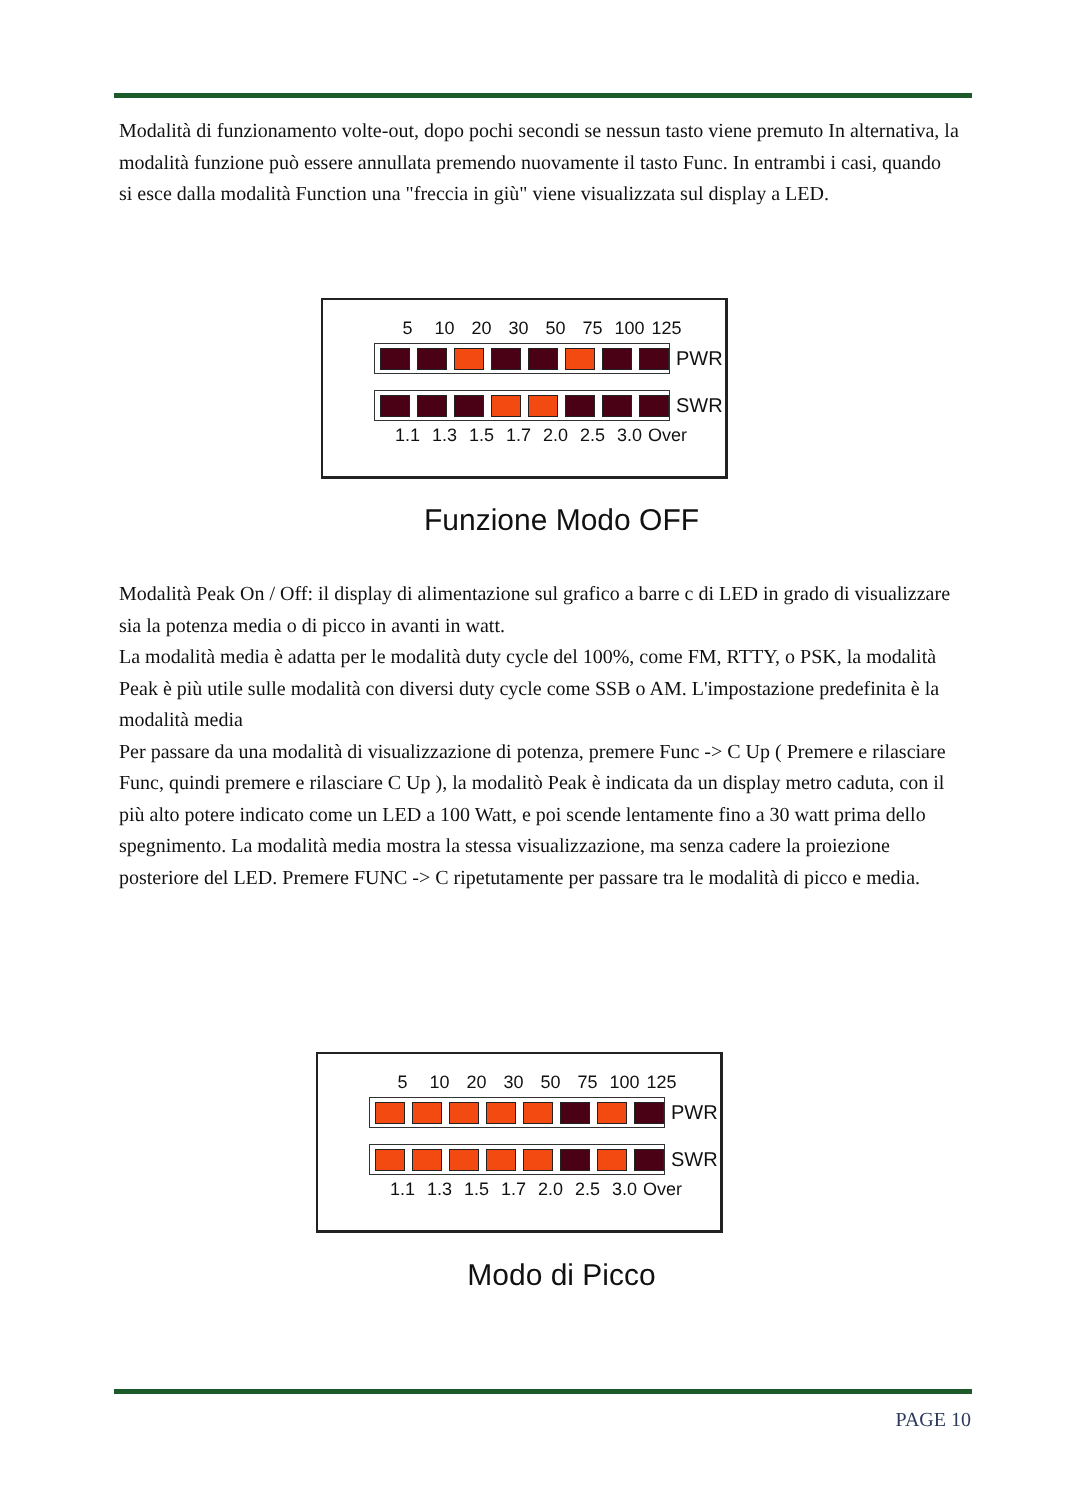Modalità di funzionamento volte-out, dopo pochi secondi se nessun tasto viene premuto In alternativa, la modalità funzione può essere annullata premendo nuovamente il tasto Func. In entrambi i casi, quando si esce dalla modalità Function una "freccia in giù" viene visualizzata sul display a LED.
5 10 20 30 50 75 100 125
PWR
SWR
1.1 1.3 1.5 1.7 2.0 2.5 3.0 Over
Funzione Modo OFF
Modalità Peak On / Off: il display di alimentazione sul grafico a barre c di LED in grado di visualizzare sia la potenza media o di picco in avanti in watt.
La modalità media è adatta per le modalità duty cycle del 100%, come FM, RTTY, o PSK, la modalità Peak è più utile sulle modalità con diversi duty cycle come SSB o AM. L'impostazione predefinita è la modalità media
Per passare da una modalità di visualizzazione di potenza, premere Func -> C Up ( Premere e rilasciare Func, quindi premere e rilasciare C Up ), la modalitò Peak è indicata da un display metro caduta, con il più alto potere indicato come un LED a 100 Watt, e poi scende lentamente fino a 30 watt prima dello spegnimento. La modalità media mostra la stessa visualizzazione, ma senza cadere la proiezione posteriore del LED. Premere FUNC -> C ripetutamente per passare tra le modalità di picco e media.
5 10 20 30 50 75 100 125
PWR
SWR
1.1 1.3 1.5 1.7 2.0 2.5 3.0 Over
Modo di Picco
PAGE 10